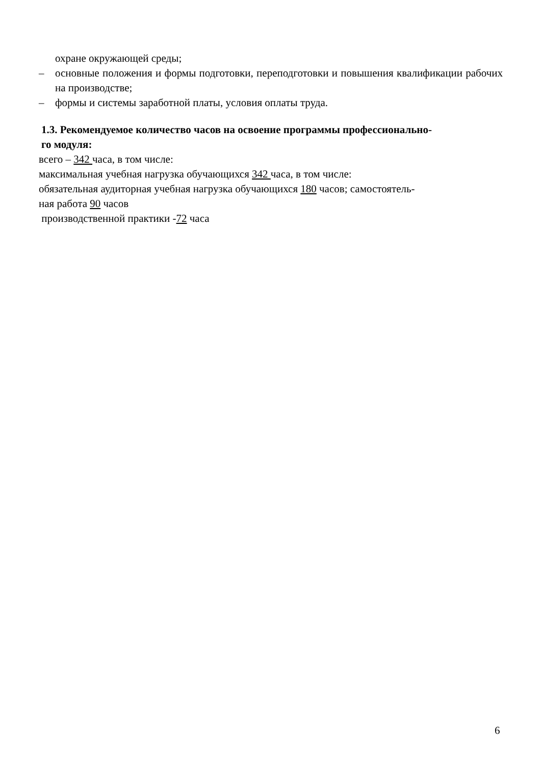охране окружающей среды;
– основные положения и формы подготовки, переподготовки и повышения квалификации рабочих на производстве;
– формы и системы заработной платы, условия оплаты труда.
1.3. Рекомендуемое количество часов на освоение программы профессионально-
го модуля:
всего – 342 часа, в том числе:
максимальная учебная нагрузка обучающихся 342 часа, в том числе:
обязательная аудиторная учебная нагрузка обучающихся 180 часов; самостоятель-
ная работа 90 часов
производственной практики -72 часа
6